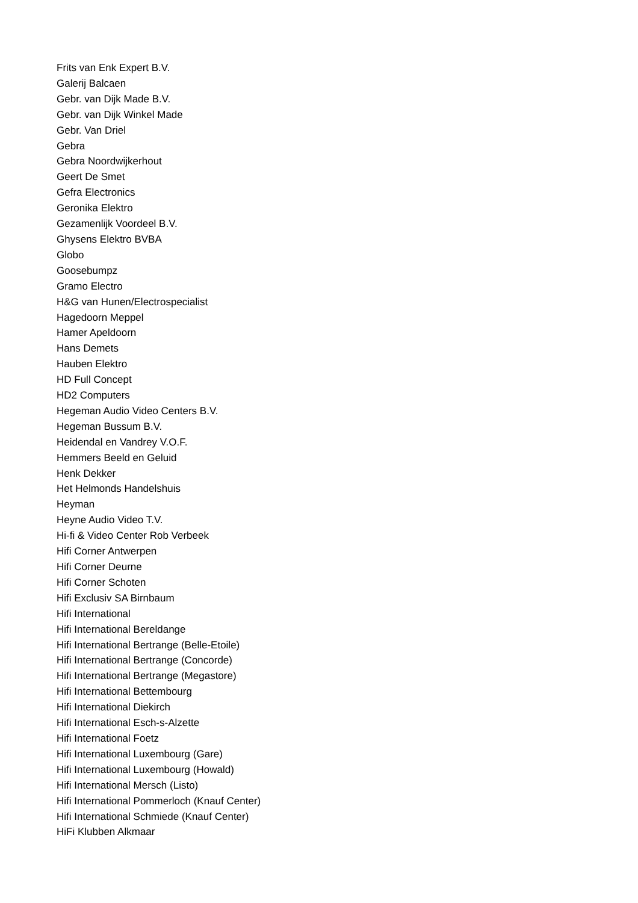Frits van Enk Expert B.V.
Galerij Balcaen
Gebr. van Dijk Made B.V.
Gebr. van Dijk Winkel Made
Gebr. Van Driel
Gebra
Gebra Noordwijkerhout
Geert De Smet
Gefra Electronics
Geronika Elektro
Gezamenlijk Voordeel B.V.
Ghysens Elektro BVBA
Globo
Goosebumpz
Gramo Electro
H&G van Hunen/Electrospecialist
Hagedoorn Meppel
Hamer Apeldoorn
Hans Demets
Hauben Elektro
HD Full Concept
HD2 Computers
Hegeman Audio Video Centers B.V.
Hegeman Bussum B.V.
Heidendal en Vandrey V.O.F.
Hemmers Beeld en Geluid
Henk Dekker
Het Helmonds Handelshuis
Heyman
Heyne Audio Video T.V.
Hi-fi & Video Center Rob Verbeek
Hifi Corner Antwerpen
Hifi Corner Deurne
Hifi Corner Schoten
Hifi Exclusiv SA Birnbaum
Hifi International
Hifi International Bereldange
Hifi International Bertrange (Belle-Etoile)
Hifi International Bertrange (Concorde)
Hifi International Bertrange (Megastore)
Hifi International Bettembourg
Hifi International Diekirch
Hifi International Esch-s-Alzette
Hifi International Foetz
Hifi International Luxembourg (Gare)
Hifi International Luxembourg (Howald)
Hifi International Mersch (Listo)
Hifi International Pommerloch (Knauf Center)
Hifi International Schmiede (Knauf Center)
HiFi Klubben Alkmaar